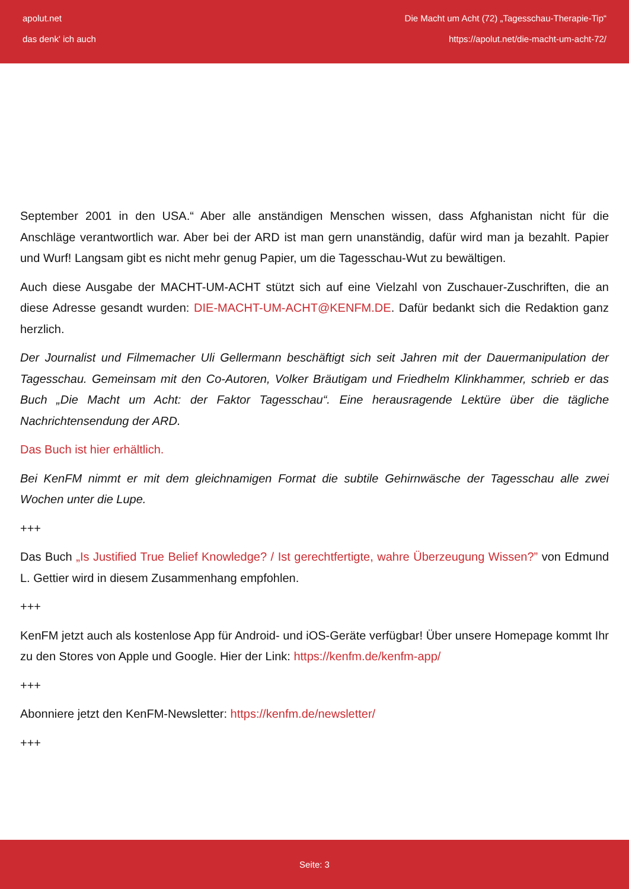apolut.net
das denk' ich auch
Die Macht um Acht (72) „Tagesschau-Therapie-Tip“
https://apolut.net/die-macht-um-acht-72/
September 2001 in den USA.“ Aber alle anständigen Menschen wissen, dass Afghanistan nicht für die Anschläge verantwortlich war. Aber bei der ARD ist man gern unanständig, dafür wird man ja bezahlt. Papier und Wurf! Langsam gibt es nicht mehr genug Papier, um die Tagesschau-Wut zu bewältigen.
Auch diese Ausgabe der MACHT-UM-ACHT stützt sich auf eine Vielzahl von Zuschauer-Zuschriften, die an diese Adresse gesandt wurden: DIE-MACHT-UM-ACHT@KENFM.DE. Dafür bedankt sich die Redaktion ganz herzlich.
Der Journalist und Filmemacher Uli Gellermann beschäftigt sich seit Jahren mit der Dauermanipulation der Tagesschau. Gemeinsam mit den Co-Autoren, Volker Bräutigam und Friedhelm Klinkhammer, schrieb er das Buch „Die Macht um Acht: der Faktor Tagesschau“. Eine herausragende Lektüre über die tägliche Nachrichtensendung der ARD.
Das Buch ist hier erhältlich.
Bei KenFM nimmt er mit dem gleichnamigen Format die subtile Gehirnwäsche der Tagesschau alle zwei Wochen unter die Lupe.
+++
Das Buch „Is Justified True Belief Knowledge? / Ist gerechtfertigte, wahre Überzeugung Wissen?” von Edmund L. Gettier wird in diesem Zusammenhang empfohlen.
+++
KenFM jetzt auch als kostenlose App für Android- und iOS-Geräte verfügbar! Über unsere Homepage kommt Ihr zu den Stores von Apple und Google. Hier der Link: https://kenfm.de/kenfm-app/
+++
Abonniere jetzt den KenFM-Newsletter: https://kenfm.de/newsletter/
+++
Seite: 3